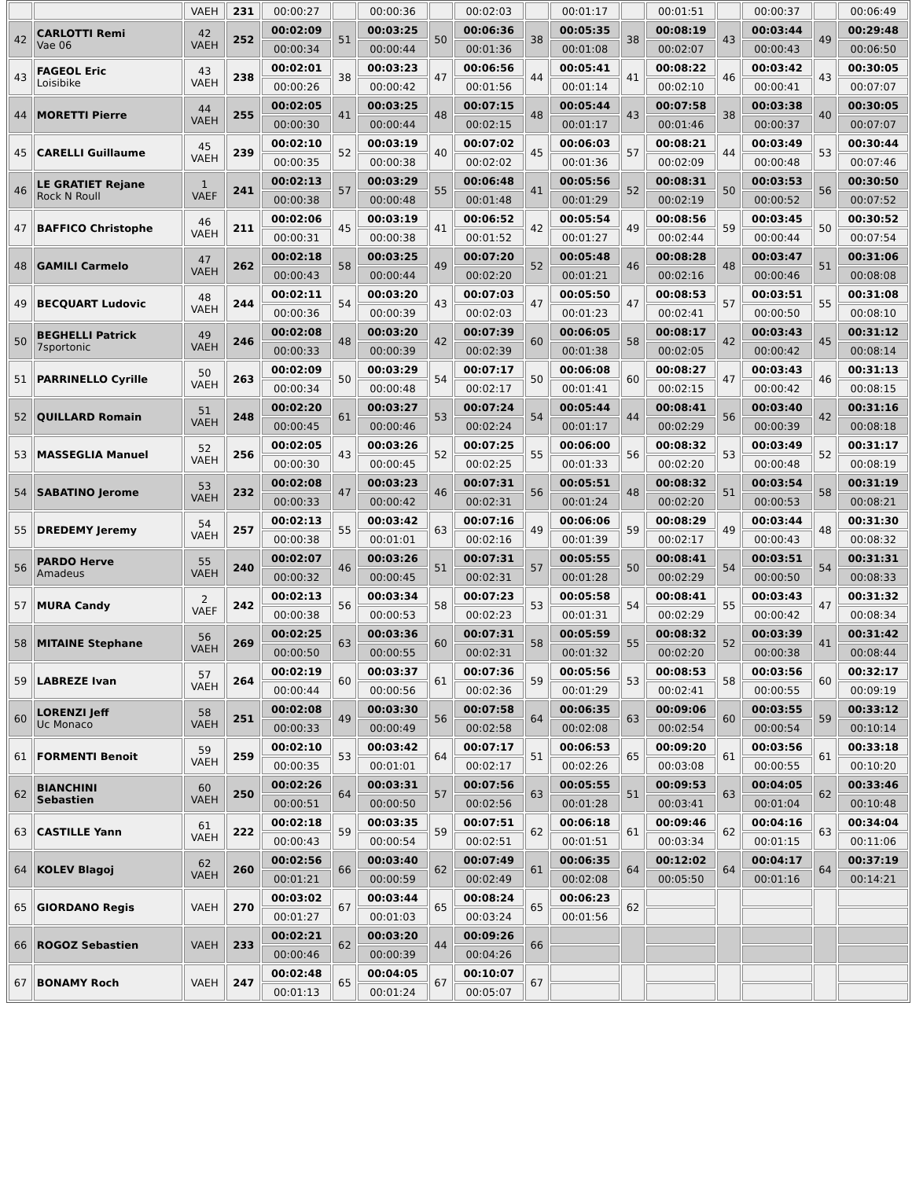| | | VAEH | 231 | 00:00:27 | | 00:00:36 | | 00:02:03 | | 00:01:17 | | 00:01:51 | | 00:00:37 | | 00:06:49 |
| 42 | CARLOTTI Remi Vae 06 | 42 VAEH | 252 | 00:02:09 | 51 | 00:03:25 | 50 | 00:06:36 | 38 | 00:05:35 | 38 | 00:08:19 | 43 | 00:03:44 | 49 | 00:29:48 |
| | | | | 00:00:34 | | 00:00:44 | | 00:01:36 | | 00:01:08 | | 00:02:07 | | 00:00:43 | | 00:06:50 |
| 43 | FAGEOL Eric Loisibike | 43 VAEH | 238 | 00:02:01 | 38 | 00:03:23 | 47 | 00:06:56 | 44 | 00:05:41 | 41 | 00:08:22 | 46 | 00:03:42 | 43 | 00:30:05 |
| | | | | 00:00:26 | | 00:00:42 | | 00:01:56 | | 00:01:14 | | 00:02:10 | | 00:00:41 | | 00:07:07 |
| 44 | MORETTI Pierre | 44 VAEH | 255 | 00:02:05 | 41 | 00:03:25 | 48 | 00:07:15 | 48 | 00:05:44 | 43 | 00:07:58 | 38 | 00:03:38 | 40 | 00:30:05 |
| | | | | 00:00:30 | | 00:00:44 | | 00:02:15 | | 00:01:17 | | 00:01:46 | | 00:00:37 | | 00:07:07 |
| 45 | CARELLI Guillaume | 45 VAEH | 239 | 00:02:10 | 52 | 00:03:19 | 40 | 00:07:02 | 45 | 00:06:03 | 57 | 00:08:21 | 44 | 00:03:49 | 53 | 00:30:44 |
| | | | | 00:00:35 | | 00:00:38 | | 00:02:02 | | 00:01:36 | | 00:02:09 | | 00:00:48 | | 00:07:46 |
| 46 | LE GRATIET Rejane Rock N Roull | 1 VAEF | 241 | 00:02:13 | 57 | 00:03:29 | 55 | 00:06:48 | 41 | 00:05:56 | 52 | 00:08:31 | 50 | 00:03:53 | 56 | 00:30:50 |
| | | | | 00:00:38 | | 00:00:48 | | 00:01:48 | | 00:01:29 | | 00:02:19 | | 00:00:52 | | 00:07:52 |
| 47 | BAFFICO Christophe | 46 VAEH | 211 | 00:02:06 | 45 | 00:03:19 | 41 | 00:06:52 | 42 | 00:05:54 | 49 | 00:08:56 | 59 | 00:03:45 | 50 | 00:30:52 |
| | | | | 00:00:31 | | 00:00:38 | | 00:01:52 | | 00:01:27 | | 00:02:44 | | 00:00:44 | | 00:07:54 |
| 48 | GAMILI Carmelo | 47 VAEH | 262 | 00:02:18 | 58 | 00:03:25 | 49 | 00:07:20 | 52 | 00:05:48 | 46 | 00:08:28 | 48 | 00:03:47 | 51 | 00:31:06 |
| | | | | 00:00:43 | | 00:00:44 | | 00:02:20 | | 00:01:21 | | 00:02:16 | | 00:00:46 | | 00:08:08 |
| 49 | BECQUART Ludovic | 48 VAEH | 244 | 00:02:11 | 54 | 00:03:20 | 43 | 00:07:03 | 47 | 00:05:50 | 47 | 00:08:53 | 57 | 00:03:51 | 55 | 00:31:08 |
| | | | | 00:00:36 | | 00:00:39 | | 00:02:03 | | 00:01:23 | | 00:02:41 | | 00:00:50 | | 00:08:10 |
| 50 | BEGHELLI Patrick 7sportonic | 49 VAEH | 246 | 00:02:08 | 48 | 00:03:20 | 42 | 00:07:39 | 60 | 00:06:05 | 58 | 00:08:17 | 42 | 00:03:43 | 45 | 00:31:12 |
| | | | | 00:00:33 | | 00:00:39 | | 00:02:39 | | 00:01:38 | | 00:02:05 | | 00:00:42 | | 00:08:14 |
| 51 | PARRINELLO Cyrille | 50 VAEH | 263 | 00:02:09 | 50 | 00:03:29 | 54 | 00:07:17 | 50 | 00:06:08 | 60 | 00:08:27 | 47 | 00:03:43 | 46 | 00:31:13 |
| | | | | 00:00:34 | | 00:00:48 | | 00:02:17 | | 00:01:41 | | 00:02:15 | | 00:00:42 | | 00:08:15 |
| 52 | QUILLARD Romain | 51 VAEH | 248 | 00:02:20 | 61 | 00:03:27 | 53 | 00:07:24 | 54 | 00:05:44 | 44 | 00:08:41 | 56 | 00:03:40 | 42 | 00:31:16 |
| | | | | 00:00:45 | | 00:00:46 | | 00:02:24 | | 00:01:17 | | 00:02:29 | | 00:00:39 | | 00:08:18 |
| 53 | MASSEGLIA Manuel | 52 VAEH | 256 | 00:02:05 | 43 | 00:03:26 | 52 | 00:07:25 | 55 | 00:06:00 | 56 | 00:08:32 | 53 | 00:03:49 | 52 | 00:31:17 |
| | | | | 00:00:30 | | 00:00:45 | | 00:02:25 | | 00:01:33 | | 00:02:20 | | 00:00:48 | | 00:08:19 |
| 54 | SABATINO Jerome | 53 VAEH | 232 | 00:02:08 | 47 | 00:03:23 | 46 | 00:07:31 | 56 | 00:05:51 | 48 | 00:08:32 | 51 | 00:03:54 | 58 | 00:31:19 |
| | | | | 00:00:33 | | 00:00:42 | | 00:02:31 | | 00:01:24 | | 00:02:20 | | 00:00:53 | | 00:08:21 |
| 55 | DREDEMY Jeremy | 54 VAEH | 257 | 00:02:13 | 55 | 00:03:42 | 63 | 00:07:16 | 49 | 00:06:06 | 59 | 00:08:29 | 49 | 00:03:44 | 48 | 00:31:30 |
| | | | | 00:00:38 | | 00:01:01 | | 00:02:16 | | 00:01:39 | | 00:02:17 | | 00:00:43 | | 00:08:32 |
| 56 | PARDO Herve Amadeus | 55 VAEH | 240 | 00:02:07 | 46 | 00:03:26 | 51 | 00:07:31 | 57 | 00:05:55 | 50 | 00:08:41 | 54 | 00:03:51 | 54 | 00:31:31 |
| | | | | 00:00:32 | | 00:00:45 | | 00:02:31 | | 00:01:28 | | 00:02:29 | | 00:00:50 | | 00:08:33 |
| 57 | MURA Candy | 2 VAEF | 242 | 00:02:13 | 56 | 00:03:34 | 58 | 00:07:23 | 53 | 00:05:58 | 54 | 00:08:41 | 55 | 00:03:43 | 47 | 00:31:32 |
| | | | | 00:00:38 | | 00:00:53 | | 00:02:23 | | 00:01:31 | | 00:02:29 | | 00:00:42 | | 00:08:34 |
| 58 | MITAINE Stephane | 56 VAEH | 269 | 00:02:25 | 63 | 00:03:36 | 60 | 00:07:31 | 58 | 00:05:59 | 55 | 00:08:32 | 52 | 00:03:39 | 41 | 00:31:42 |
| | | | | 00:00:50 | | 00:00:55 | | 00:02:31 | | 00:01:32 | | 00:02:20 | | 00:00:38 | | 00:08:44 |
| 59 | LABREZE Ivan | 57 VAEH | 264 | 00:02:19 | 60 | 00:03:37 | 61 | 00:07:36 | 59 | 00:05:56 | 53 | 00:08:53 | 58 | 00:03:56 | 60 | 00:32:17 |
| | | | | 00:00:44 | | 00:00:56 | | 00:02:36 | | 00:01:29 | | 00:02:41 | | 00:00:55 | | 00:09:19 |
| 60 | LORENZI Jeff Uc Monaco | 58 VAEH | 251 | 00:02:08 | 49 | 00:03:30 | 56 | 00:07:58 | 64 | 00:06:35 | 63 | 00:09:06 | 60 | 00:03:55 | 59 | 00:33:12 |
| | | | | 00:00:33 | | 00:00:49 | | 00:02:58 | | 00:02:08 | | 00:02:54 | | 00:00:54 | | 00:10:14 |
| 61 | FORMENTI Benoit | 59 VAEH | 259 | 00:02:10 | 53 | 00:03:42 | 64 | 00:07:17 | 51 | 00:06:53 | 65 | 00:09:20 | 61 | 00:03:56 | 61 | 00:33:18 |
| | | | | 00:00:35 | | 00:01:01 | | 00:02:17 | | 00:02:26 | | 00:03:08 | | 00:00:55 | | 00:10:20 |
| 62 | BIANCHINI Sebastien | 60 VAEH | 250 | 00:02:26 | 64 | 00:03:31 | 57 | 00:07:56 | 63 | 00:05:55 | 51 | 00:09:53 | 63 | 00:04:05 | 62 | 00:33:46 |
| | | | | 00:00:51 | | 00:00:50 | | 00:02:56 | | 00:01:28 | | 00:03:41 | | 00:01:04 | | 00:10:48 |
| 63 | CASTILLE Yann | 61 VAEH | 222 | 00:02:18 | 59 | 00:03:35 | 59 | 00:07:51 | 62 | 00:06:18 | 61 | 00:09:46 | 62 | 00:04:16 | 63 | 00:34:04 |
| | | | | 00:00:43 | | 00:00:54 | | 00:02:51 | | 00:01:51 | | 00:03:34 | | 00:01:15 | | 00:11:06 |
| 64 | KOLEV Blagoj | 62 VAEH | 260 | 00:02:56 | 66 | 00:03:40 | 62 | 00:07:49 | 61 | 00:06:35 | 64 | 00:12:02 | 64 | 00:04:17 | 64 | 00:37:19 |
| | | | | 00:01:21 | | 00:00:59 | | 00:02:49 | | 00:02:08 | | 00:05:50 | | 00:01:16 | | 00:14:21 |
| 65 | GIORDANO Regis | VAEH | 270 | 00:03:02 | 67 | 00:03:44 | 65 | 00:08:24 | 65 | 00:06:23 | 62 | | | | | |
| | | | | 00:01:27 | | 00:01:03 | | 00:03:24 | | 00:01:56 | | | | | | |
| 66 | ROGOZ Sebastien | VAEH | 233 | 00:02:21 | 62 | 00:03:20 | 44 | 00:09:26 | 66 | | | | | | | |
| | | | | 00:00:46 | | 00:00:39 | | 00:04:26 | | | | | | | | |
| 67 | BONAMY Roch | VAEH | 247 | 00:02:48 | 65 | 00:04:05 | 67 | 00:10:07 | 67 | | | | | | | |
| | | | | 00:01:13 | | 00:01:24 | | 00:05:07 | | | | | | | | |